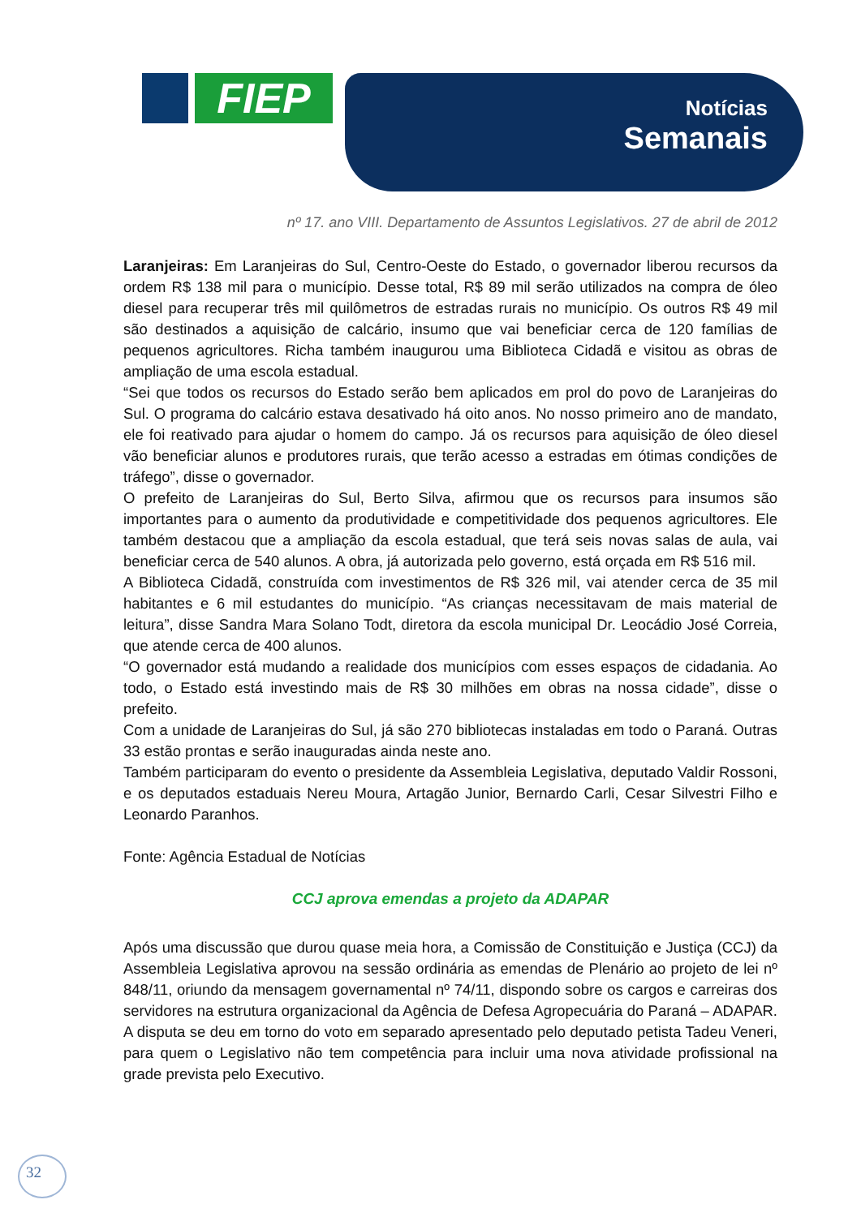FIEP
Notícias
Semanais
nº 17. ano VIII. Departamento de Assuntos Legislativos. 27 de abril de 2012
Laranjeiras: Em Laranjeiras do Sul, Centro-Oeste do Estado, o governador liberou recursos da ordem R$ 138 mil para o município. Desse total, R$ 89 mil serão utilizados na compra de óleo diesel para recuperar três mil quilômetros de estradas rurais no município. Os outros R$ 49 mil são destinados a aquisição de calcário, insumo que vai beneficiar cerca de 120 famílias de pequenos agricultores. Richa também inaugurou uma Biblioteca Cidadã e visitou as obras de ampliação de uma escola estadual.
“Sei que todos os recursos do Estado serão bem aplicados em prol do povo de Laranjeiras do Sul. O programa do calcário estava desativado há oito anos. No nosso primeiro ano de mandato, ele foi reativado para ajudar o homem do campo. Já os recursos para aquisição de óleo diesel vão beneficiar alunos e produtores rurais, que terão acesso a estradas em ótimas condições de tráfego”, disse o governador.
O prefeito de Laranjeiras do Sul, Berto Silva, afirmou que os recursos para insumos são importantes para o aumento da produtividade e competitividade dos pequenos agricultores. Ele também destacou que a ampliação da escola estadual, que terá seis novas salas de aula, vai beneficiar cerca de 540 alunos. A obra, já autorizada pelo governo, está orçada em R$ 516 mil.
A Biblioteca Cidadã, construída com investimentos de R$ 326 mil, vai atender cerca de 35 mil habitantes e 6 mil estudantes do município. “As crianças necessitavam de mais material de leitura”, disse Sandra Mara Solano Todt, diretora da escola municipal Dr. Leocádio José Correia, que atende cerca de 400 alunos.
“O governador está mudando a realidade dos municípios com esses espaços de cidadania. Ao todo, o Estado está investindo mais de R$ 30 milhões em obras na nossa cidade”, disse o prefeito.
Com a unidade de Laranjeiras do Sul, já são 270 bibliotecas instaladas em todo o Paraná. Outras 33 estão prontas e serão inauguradas ainda neste ano.
Também participaram do evento o presidente da Assembleia Legislativa, deputado Valdir Rossoni, e os deputados estaduais Nereu Moura, Artagão Junior, Bernardo Carli, Cesar Silvestri Filho e Leonardo Paranhos.
Fonte: Agência Estadual de Notícias
CCJ aprova emendas a projeto da ADAPAR
Após uma discussão que durou quase meia hora, a Comissão de Constituição e Justiça (CCJ) da Assembleia Legislativa aprovou na sessão ordinária as emendas de Plenário ao projeto de lei nº 848/11, oriundo da mensagem governamental nº 74/11, dispondo sobre os cargos e carreiras dos servidores na estrutura organizacional da Agência de Defesa Agropecuária do Paraná – ADAPAR. A disputa se deu em torno do voto em separado apresentado pelo deputado petista Tadeu Veneri, para quem o Legislativo não tem competência para incluir uma nova atividade profissional na grade prevista pelo Executivo.
32